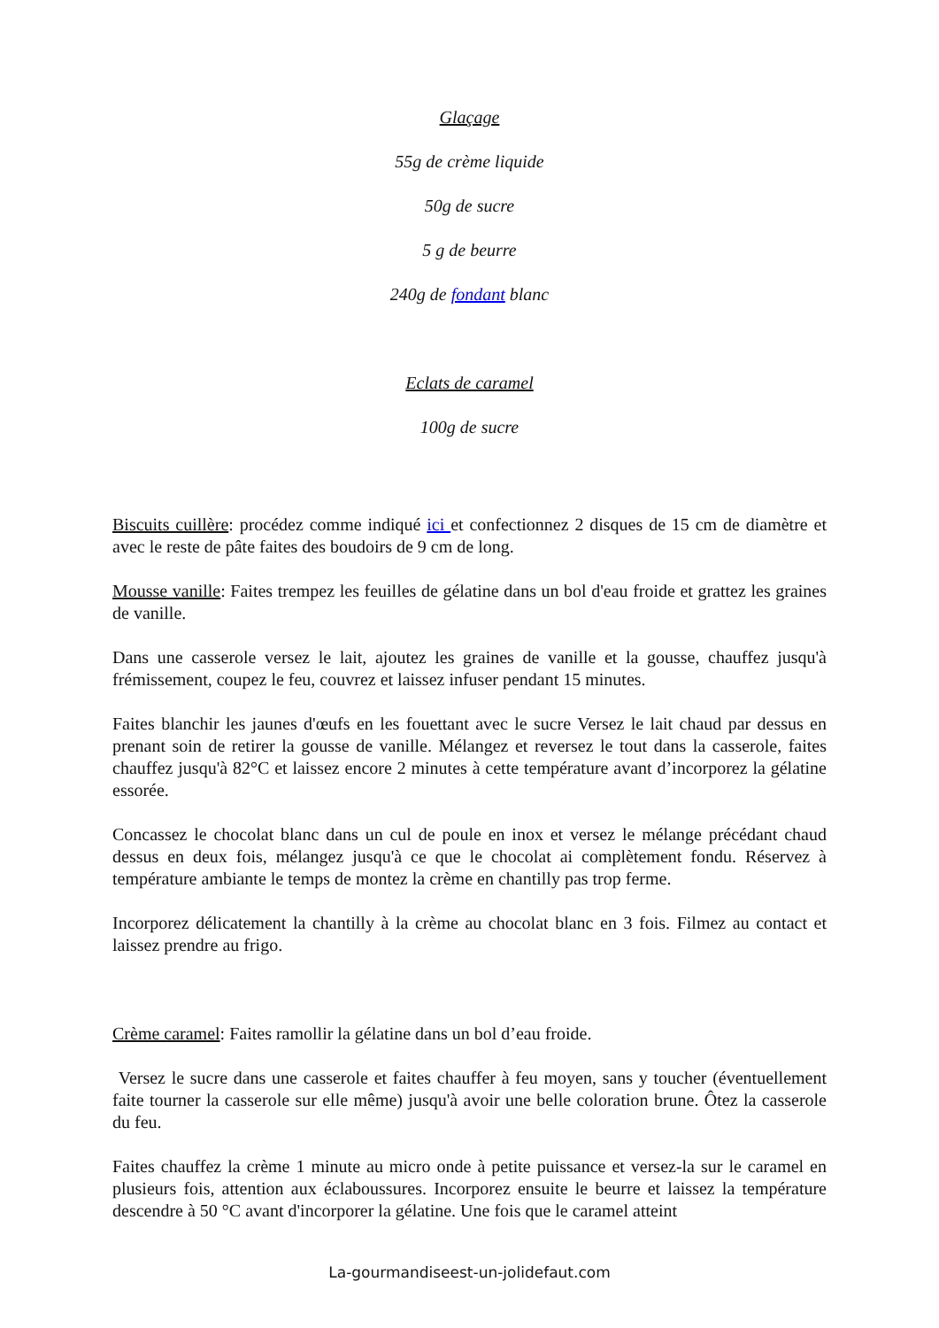Glaçage
55g de crème liquide
50g de sucre
5 g de beurre
240g de fondant blanc
Eclats de caramel
100g de sucre
Biscuits cuillère: procédez comme indiqué ici et confectionnez 2 disques de 15 cm de diamètre et avec le reste de pâte faites des boudoirs de 9 cm de long.
Mousse vanille: Faites trempez les feuilles de gélatine dans un bol d'eau froide et grattez les graines de vanille.
Dans une casserole versez le lait, ajoutez les graines de vanille et la gousse, chauffez jusqu'à frémissement, coupez le feu, couvrez et laissez infuser pendant 15 minutes.
Faites blanchir les jaunes d'œufs en les fouettant avec le sucre Versez le lait chaud par dessus en prenant soin de retirer la gousse de vanille. Mélangez et reversez le tout dans la casserole, faites chauffez jusqu'à 82°C et laissez encore 2 minutes à cette température avant d’incorporez la gélatine essorée.
Concassez le chocolat blanc dans un cul de poule en inox et versez le mélange précédant chaud dessus en deux fois, mélangez jusqu'à ce que le chocolat ai complètement fondu. Réservez à température ambiante le temps de montez la crème en chantilly pas trop ferme.
Incorporez délicatement la chantilly à la crème au chocolat blanc en 3 fois. Filmez au contact et laissez prendre au frigo.
Crème caramel: Faites ramollir la gélatine dans un bol d’eau froide.
Versez le sucre dans une casserole et faites chauffer à feu moyen, sans y toucher (éventuellement faite tourner la casserole sur elle même) jusqu'à avoir une belle coloration brune. Ôtez la casserole du feu.
Faites chauffez la crème 1 minute au micro onde à petite puissance et versez-la sur le caramel en plusieurs fois, attention aux éclaboussures. Incorporez ensuite le beurre et laissez la température descendre à 50 °C avant d'incorporer la gélatine. Une fois que le caramel atteint
La-gourmandiseest-un-jolidefaut.com